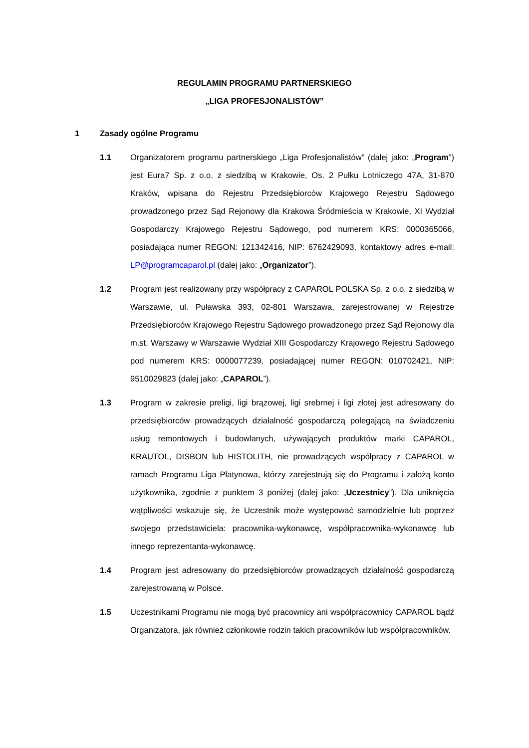REGULAMIN PROGRAMU PARTNERSKIEGO
„LIGA PROFESJONALISTÓW”
1 Zasady ogólne Programu
1.1 Organizatorem programu partnerskiego „Liga Profesjonalistów” (dalej jako: „Program”) jest Eura7 Sp. z o.o. z siedzibą w Krakowie, Os. 2 Pułku Lotniczego 47A, 31-870 Kraków, wpisana do Rejestru Przedsiębiorców Krajowego Rejestru Sądowego prowadzonego przez Sąd Rejonowy dla Krakowa Śródmieścia w Krakowie, XI Wydział Gospodarczy Krajowego Rejestru Sądowego, pod numerem KRS: 0000365066, posiadająca numer REGON: 121342416, NIP: 6762429093, kontaktowy adres e-mail: LP@programcaparol.pl (dalej jako: „Organizator”).
1.2 Program jest realizowany przy współpracy z CAPAROL POLSKA Sp. z o.o. z siedzibą w Warszawie, ul. Puławska 393, 02-801 Warszawa, zarejestrowanej w Rejestrze Przedsiębiorców Krajowego Rejestru Sądowego prowadzonego przez Sąd Rejonowy dla m.st. Warszawy w Warszawie Wydział XIII Gospodarczy Krajowego Rejestru Sądowego pod numerem KRS: 0000077239, posiadającej numer REGON: 010702421, NIP: 9510029823 (dalej jako: „CAPAROL”).
1.3 Program w zakresie preligi, ligi brązowej, ligi srebrnej i ligi złotej jest adresowany do przedsiębiorców prowadzących działalność gospodarczą polegającą na świadczeniu usług remontowych i budowlanych, używających produktów marki CAPAROL, KRAUTOL, DISBON lub HISTOLITH, nie prowadzących współpracy z CAPAROL w ramach Programu Liga Platynowa, którzy zarejestrują się do Programu i założą konto użytkownika, zgodnie z punktem 3 poniżej (dalej jako: „Uczestnicy”). Dla uniknięcia wątpliwości wskazuje się, że Uczestnik może występować samodzielnie lub poprzez swojego przedstawiciela: pracownika-wykonawcę, współpracownika-wykonawcę lub innego reprezentanta-wykonawcę.
1.4 Program jest adresowany do przedsiębiorców prowadzących działalność gospodarczą zarejestrowaną w Polsce.
1.5 Uczestnikami Programu nie mogą być pracownicy ani współpracownicy CAPAROL bądź Organizatora, jak również członkowie rodzin takich pracowników lub współpracowników.